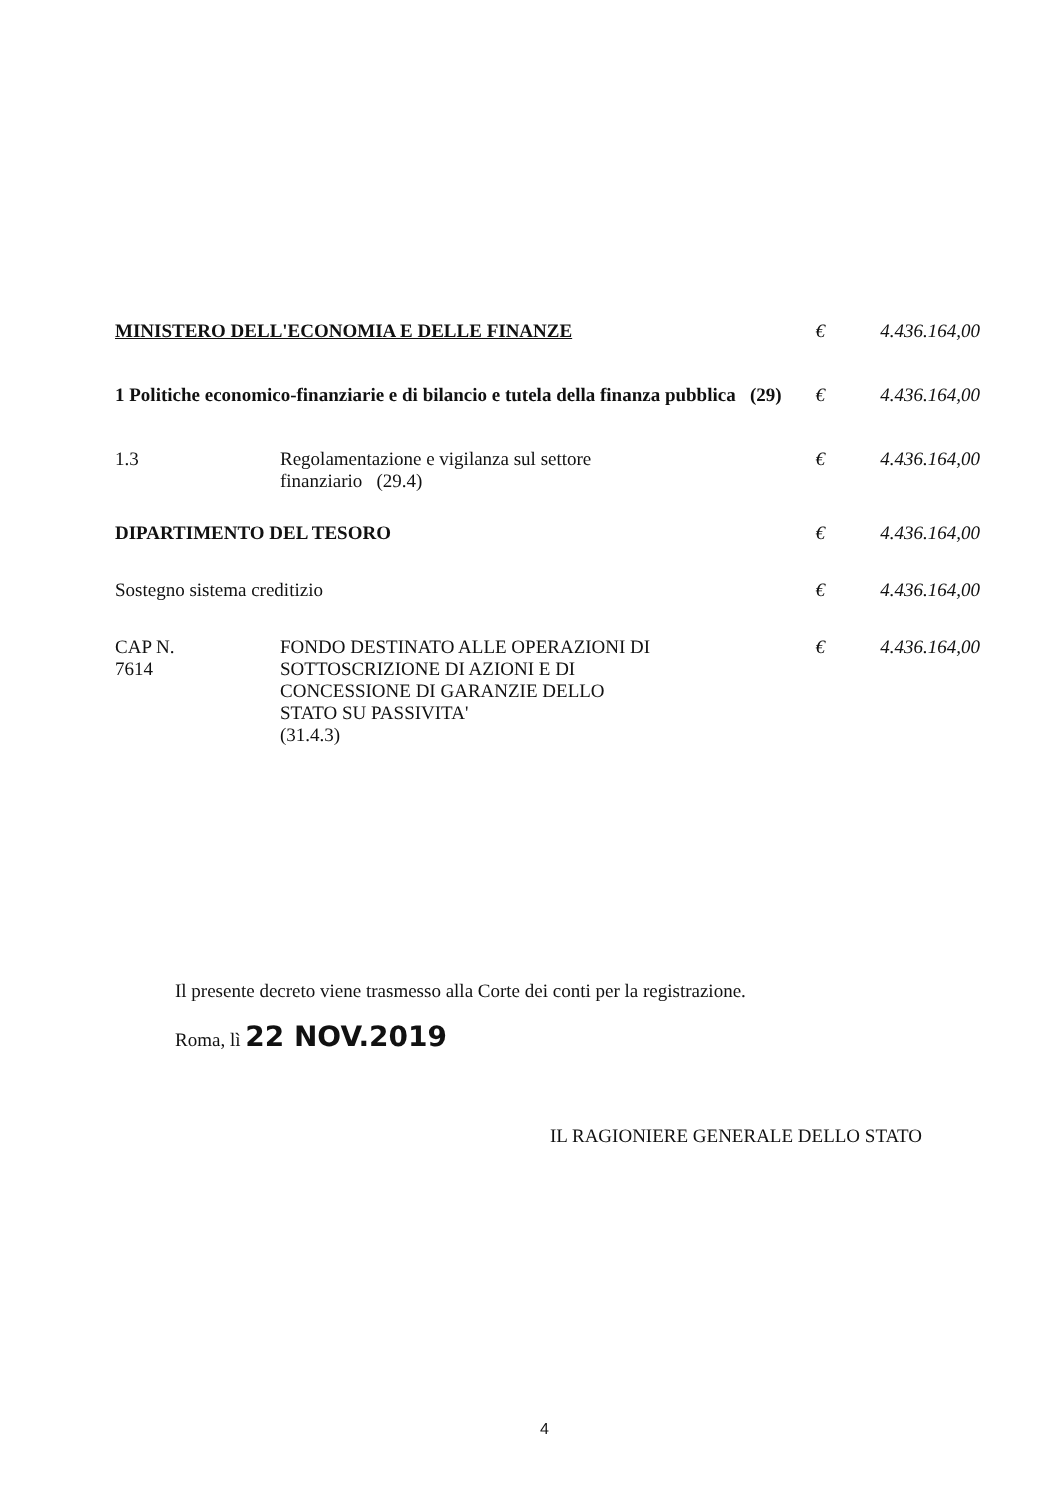| MINISTERO DELL'ECONOMIA E DELLE FINANZE | | € | 4.436.164,00 |
| 1 Politiche economico-finanziarie e di bilancio e tutela della finanza pubblica (29) | | € | 4.436.164,00 |
| 1.3 | Regolamentazione e vigilanza sul settore finanziario (29.4) | € | 4.436.164,00 |
| DIPARTIMENTO DEL TESORO | | € | 4.436.164,00 |
| Sostegno sistema creditizio | | € | 4.436.164,00 |
| CAP N. 7614 | FONDO DESTINATO ALLE OPERAZIONI DI SOTTOSCRIZIONE DI AZIONI E DI CONCESSIONE DI GARANZIE DELLO STATO SU PASSIVITA' (31.4.3) | € | 4.436.164,00 |
Il presente decreto viene trasmesso alla Corte dei conti per la registrazione.
Roma, lì 22 NOV.2019
IL RAGIONIERE GENERALE DELLO STATO
4